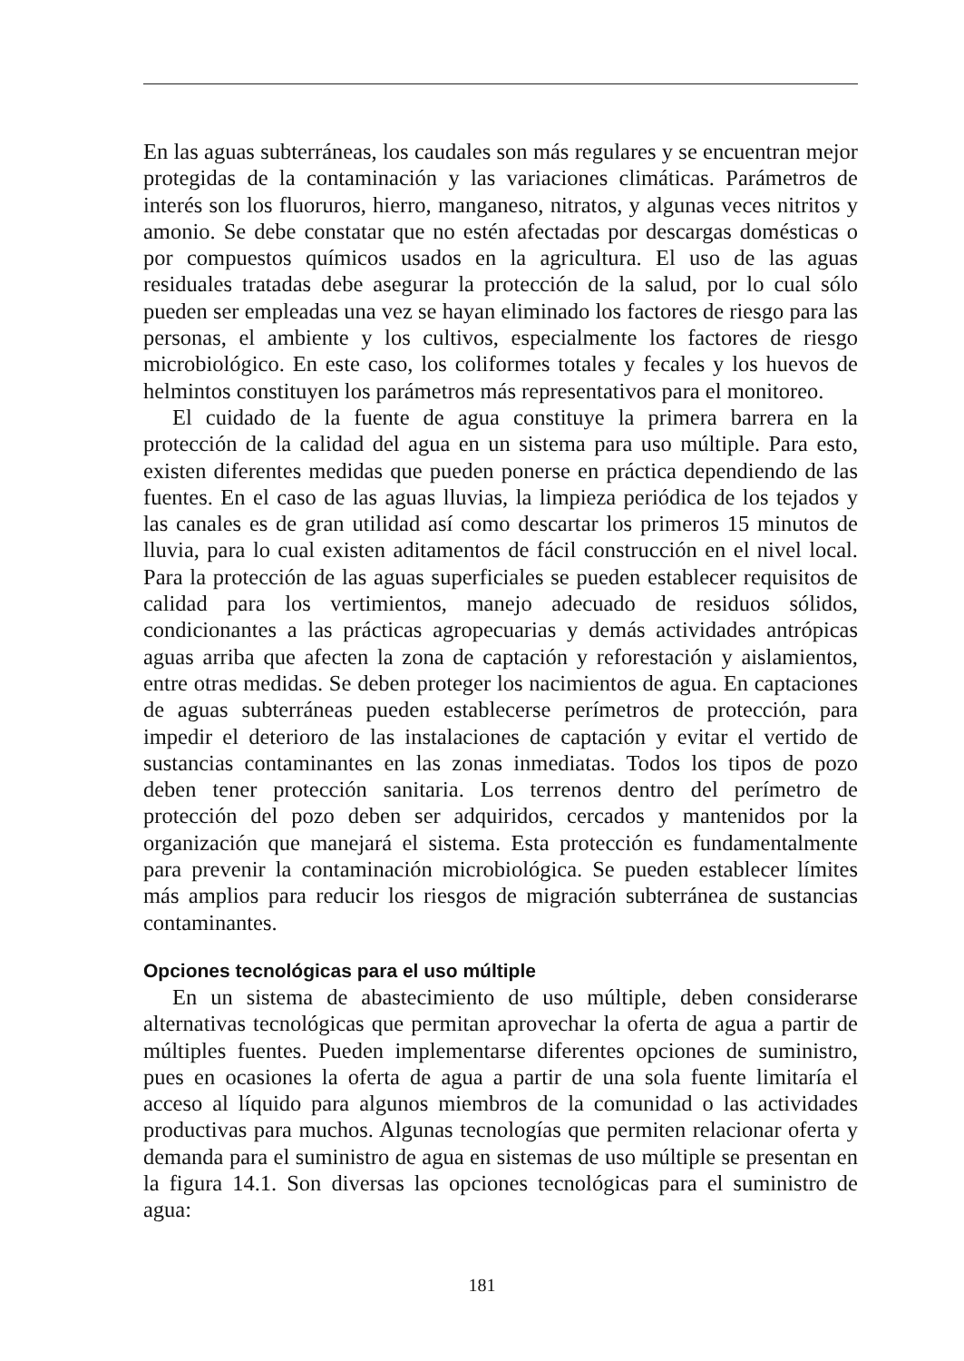En las aguas subterráneas, los caudales son más regulares y se encuentran mejor protegidas de la contaminación y las variaciones climáticas. Parámetros de interés son los fluoruros, hierro, manganeso, nitratos, y algunas veces nitritos y amonio. Se debe constatar que no estén afectadas por descargas domésticas o por compuestos químicos usados en la agricultura. El uso de las aguas residuales tratadas debe asegurar la protección de la salud, por lo cual sólo pueden ser empleadas una vez se hayan eliminado los factores de riesgo para las personas, el ambiente y los cultivos, especialmente los factores de riesgo microbiológico. En este caso, los coliformes totales y fecales y los huevos de helmintos constituyen los parámetros más representativos para el monitoreo.
El cuidado de la fuente de agua constituye la primera barrera en la protección de la calidad del agua en un sistema para uso múltiple. Para esto, existen diferentes medidas que pueden ponerse en práctica dependiendo de las fuentes. En el caso de las aguas lluvias, la limpieza periódica de los tejados y las canales es de gran utilidad así como descartar los primeros 15 minutos de lluvia, para lo cual existen aditamentos de fácil construcción en el nivel local. Para la protección de las aguas superficiales se pueden establecer requisitos de calidad para los vertimientos, manejo adecuado de residuos sólidos, condicionantes a las prácticas agropecuarias y demás actividades antrópicas aguas arriba que afecten la zona de captación y reforestación y aislamientos, entre otras medidas. Se deben proteger los nacimientos de agua. En captaciones de aguas subterráneas pueden establecerse perímetros de protección, para impedir el deterioro de las instalaciones de captación y evitar el vertido de sustancias contaminantes en las zonas inmediatas. Todos los tipos de pozo deben tener protección sanitaria. Los terrenos dentro del perímetro de protección del pozo deben ser adquiridos, cercados y mantenidos por la organización que manejará el sistema. Esta protección es fundamentalmente para prevenir la contaminación microbiológica. Se pueden establecer límites más amplios para reducir los riesgos de migración subterránea de sustancias contaminantes.
Opciones tecnológicas para el uso múltiple
En un sistema de abastecimiento de uso múltiple, deben considerarse alternativas tecnológicas que permitan aprovechar la oferta de agua a partir de múltiples fuentes. Pueden implementarse diferentes opciones de suministro, pues en ocasiones la oferta de agua a partir de una sola fuente limitaría el acceso al líquido para algunos miembros de la comunidad o las actividades productivas para muchos. Algunas tecnologías que permiten relacionar oferta y demanda para el suministro de agua en sistemas de uso múltiple se presentan en la figura 14.1. Son diversas las opciones tecnológicas para el suministro de agua:
181